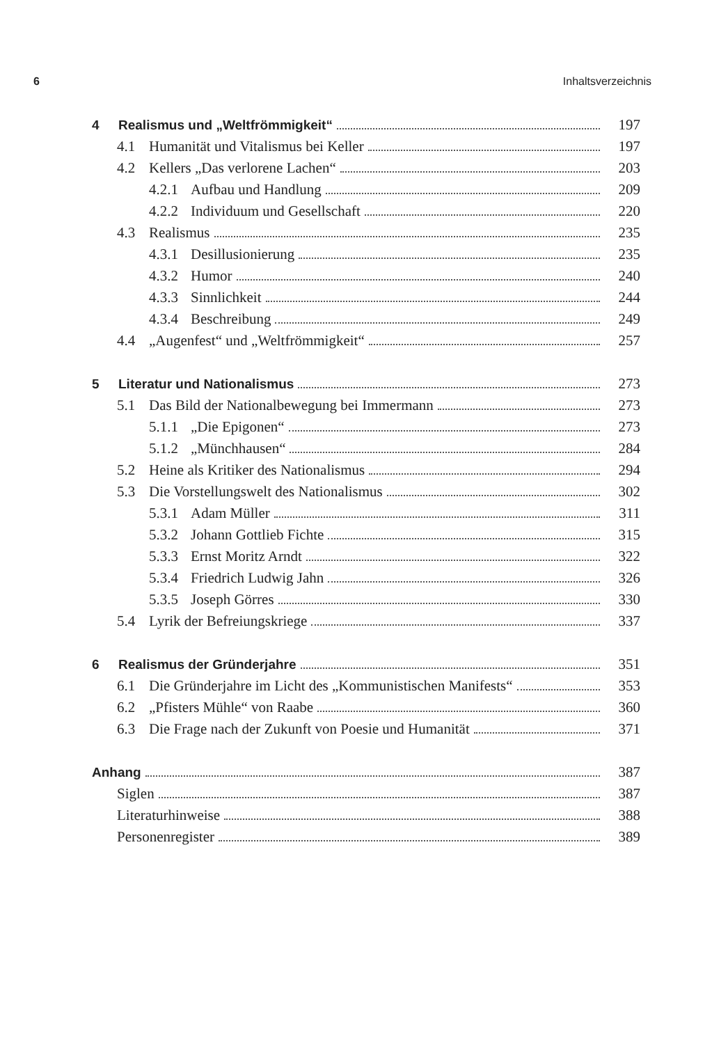6 Inhaltsverzeichnis
4 Realismus und „Weltfrömmigkeit“ 197
4.1 Humanität und Vitalismus bei Keller 197
4.2 Kellers „Das verlorene Lachen“ 203
4.2.1 Aufbau und Handlung 209
4.2.2 Individuum und Gesellschaft 220
4.3 Realismus 235
4.3.1 Desillusionierung 235
4.3.2 Humor 240
4.3.3 Sinnlichkeit 244
4.3.4 Beschreibung 249
4.4 „Augenfest“ und „Weltfrömmigkeit“ 257
5 Literatur und Nationalismus 273
5.1 Das Bild der Nationalbewegung bei Immermann 273
5.1.1 „Die Epigonen“ 273
5.1.2 „Münchhausen“ 284
5.2 Heine als Kritiker des Nationalismus 294
5.3 Die Vorstellungswelt des Nationalismus 302
5.3.1 Adam Müller 311
5.3.2 Johann Gottlieb Fichte 315
5.3.3 Ernst Moritz Arndt 322
5.3.4 Friedrich Ludwig Jahn 326
5.3.5 Joseph Görres 330
5.4 Lyrik der Befreiungskriege 337
6 Realismus der Gründerjahre 351
6.1 Die Gründerjahre im Licht des „Kommunistischen Manifests“ 353
6.2 „Pfisters Mühle“ von Raabe 360
6.3 Die Frage nach der Zukunft von Poesie und Humanität 371
Anhang 387
Siglen 387
Literaturhinweise 388
Personenregister 389